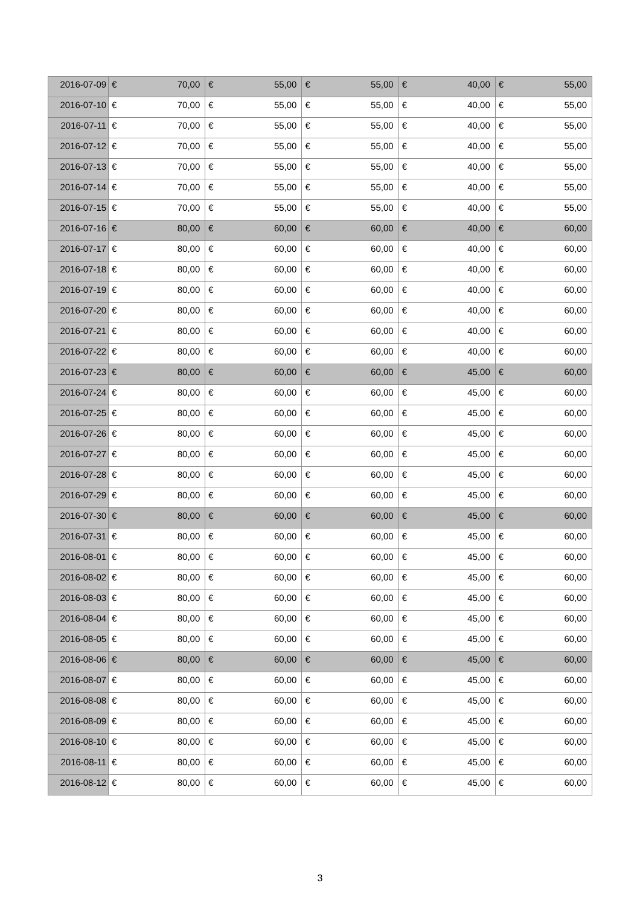| 2016-07-09 | € 70,00 | € 55,00 | € 55,00 | € 40,00 | € 55,00 |
| 2016-07-10 | € 70,00 | € 55,00 | € 55,00 | € 40,00 | € 55,00 |
| 2016-07-11 | € 70,00 | € 55,00 | € 55,00 | € 40,00 | € 55,00 |
| 2016-07-12 | € 70,00 | € 55,00 | € 55,00 | € 40,00 | € 55,00 |
| 2016-07-13 | € 70,00 | € 55,00 | € 55,00 | € 40,00 | € 55,00 |
| 2016-07-14 | € 70,00 | € 55,00 | € 55,00 | € 40,00 | € 55,00 |
| 2016-07-15 | € 70,00 | € 55,00 | € 55,00 | € 40,00 | € 55,00 |
| 2016-07-16 | € 80,00 | € 60,00 | € 60,00 | € 40,00 | € 60,00 |
| 2016-07-17 | € 80,00 | € 60,00 | € 60,00 | € 40,00 | € 60,00 |
| 2016-07-18 | € 80,00 | € 60,00 | € 60,00 | € 40,00 | € 60,00 |
| 2016-07-19 | € 80,00 | € 60,00 | € 60,00 | € 40,00 | € 60,00 |
| 2016-07-20 | € 80,00 | € 60,00 | € 60,00 | € 40,00 | € 60,00 |
| 2016-07-21 | € 80,00 | € 60,00 | € 60,00 | € 40,00 | € 60,00 |
| 2016-07-22 | € 80,00 | € 60,00 | € 60,00 | € 40,00 | € 60,00 |
| 2016-07-23 | € 80,00 | € 60,00 | € 60,00 | € 45,00 | € 60,00 |
| 2016-07-24 | € 80,00 | € 60,00 | € 60,00 | € 45,00 | € 60,00 |
| 2016-07-25 | € 80,00 | € 60,00 | € 60,00 | € 45,00 | € 60,00 |
| 2016-07-26 | € 80,00 | € 60,00 | € 60,00 | € 45,00 | € 60,00 |
| 2016-07-27 | € 80,00 | € 60,00 | € 60,00 | € 45,00 | € 60,00 |
| 2016-07-28 | € 80,00 | € 60,00 | € 60,00 | € 45,00 | € 60,00 |
| 2016-07-29 | € 80,00 | € 60,00 | € 60,00 | € 45,00 | € 60,00 |
| 2016-07-30 | € 80,00 | € 60,00 | € 60,00 | € 45,00 | € 60,00 |
| 2016-07-31 | € 80,00 | € 60,00 | € 60,00 | € 45,00 | € 60,00 |
| 2016-08-01 | € 80,00 | € 60,00 | € 60,00 | € 45,00 | € 60,00 |
| 2016-08-02 | € 80,00 | € 60,00 | € 60,00 | € 45,00 | € 60,00 |
| 2016-08-03 | € 80,00 | € 60,00 | € 60,00 | € 45,00 | € 60,00 |
| 2016-08-04 | € 80,00 | € 60,00 | € 60,00 | € 45,00 | € 60,00 |
| 2016-08-05 | € 80,00 | € 60,00 | € 60,00 | € 45,00 | € 60,00 |
| 2016-08-06 | € 80,00 | € 60,00 | € 60,00 | € 45,00 | € 60,00 |
| 2016-08-07 | € 80,00 | € 60,00 | € 60,00 | € 45,00 | € 60,00 |
| 2016-08-08 | € 80,00 | € 60,00 | € 60,00 | € 45,00 | € 60,00 |
| 2016-08-09 | € 80,00 | € 60,00 | € 60,00 | € 45,00 | € 60,00 |
| 2016-08-10 | € 80,00 | € 60,00 | € 60,00 | € 45,00 | € 60,00 |
| 2016-08-11 | € 80,00 | € 60,00 | € 60,00 | € 45,00 | € 60,00 |
| 2016-08-12 | € 80,00 | € 60,00 | € 60,00 | € 45,00 | € 60,00 |
3